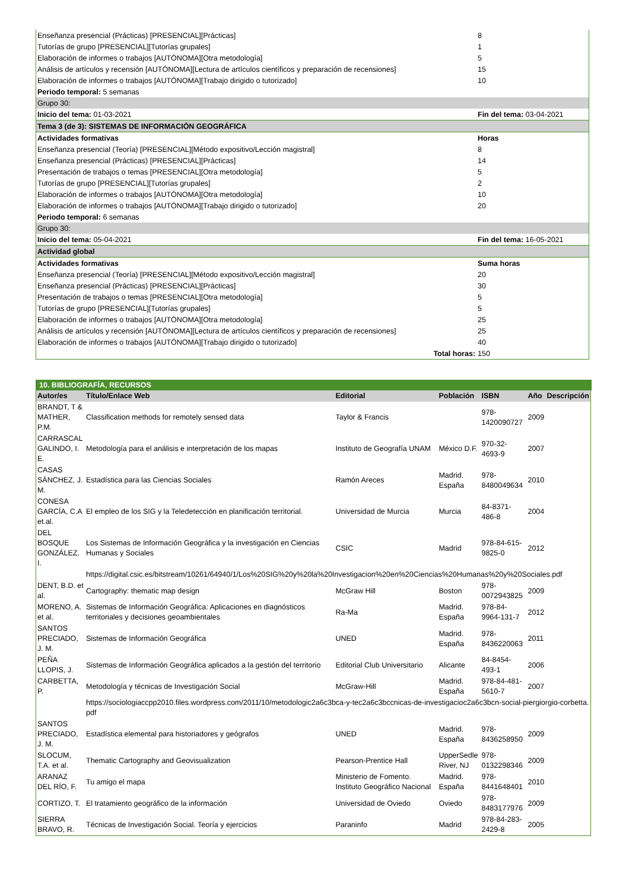| Enseñanza presencial (Prácticas) [PRESENCIAL][Prácticas] | 8 |
| Tutorías de grupo [PRESENCIAL][Tutorías grupales] | 1 |
| Elaboración de informes o trabajos [AUTÓNOMA][Otra metodología] | 5 |
| Análisis de artículos y recensión [AUTÓNOMA][Lectura de artículos científicos y preparación de recensiones] | 15 |
| Elaboración de informes o trabajos [AUTÓNOMA][Trabajo dirigido o tutorizado] | 10 |
| Periodo temporal: 5 semanas | |
| Grupo 30: | |
| Inicio del tema: 01-03-2021 | Fin del tema: 03-04-2021 |
| Tema 3 (de 3): SISTEMAS DE INFORMACIÓN GEOGRÁFICA | |
| Actividades formativas | Horas |
| Enseñanza presencial (Teoría) [PRESENCIAL][Método expositivo/Lección magistral] | 8 |
| Enseñanza presencial (Prácticas) [PRESENCIAL][Prácticas] | 14 |
| Presentación de trabajos o temas [PRESENCIAL][Otra metodología] | 5 |
| Tutorías de grupo [PRESENCIAL][Tutorías grupales] | 2 |
| Elaboración de informes o trabajos [AUTÓNOMA][Otra metodología] | 10 |
| Elaboración de informes o trabajos [AUTÓNOMA][Trabajo dirigido o tutorizado] | 20 |
| Periodo temporal: 6 semanas | |
| Grupo 30: | |
| Inicio del tema: 05-04-2021 | Fin del tema: 16-05-2021 |
| Actividad global | |
| Actividades formativas | Suma horas |
| Enseñanza presencial (Teoría) [PRESENCIAL][Método expositivo/Lección magistral] | 20 |
| Enseñanza presencial (Prácticas) [PRESENCIAL][Prácticas] | 30 |
| Presentación de trabajos o temas [PRESENCIAL][Otra metodología] | 5 |
| Tutorías de grupo [PRESENCIAL][Tutorías grupales] | 5 |
| Elaboración de informes o trabajos [AUTÓNOMA][Otra metodología] | 25 |
| Análisis de artículos y recensión [AUTÓNOMA][Lectura de artículos científicos y preparación de recensiones] | 25 |
| Elaboración de informes o trabajos [AUTÓNOMA][Trabajo dirigido o tutorizado] | 40 |
| Total horas: | 150 |
10. BIBLIOGRAFÍA, RECURSOS
| Autor/es | Título/Enlace Web | Editorial | Población | ISBN | Año | Descripción |
| --- | --- | --- | --- | --- | --- | --- |
| BRANDT, T & MATHER, P.M. | Classification methods for remotely sensed data | Taylor & Francis | | 978-1420090727 | 2009 | |
| CARRASCAL GALINDO, I. E. | Metodología para el análisis e interpretación de los mapas | Instituto de Geografía UNAM | México D.F. | 970-32-4693-9 | 2007 | |
| CASAS SÁNCHEZ, J. M. | Estadística para las Ciencias Sociales | Ramón Areces | Madrid. España | 978-8480049634 | 2010 | |
| CONESA GARCÍA, C.A et.al. | El empleo de los SIG y la Teledetección en planificación territorial. | Universidad de Murcia | Murcia | 84-8371-486-8 | 2004 | |
| DEL BOSQUE GONZÁLEZ, I. | Los Sistemas de Información Geográfica y la investigación en Ciencias Humanas y Sociales | CSIC | Madrid | 978-84-615-9825-0 | 2012 | |
| | https://digital.csic.es/bitstream/10261/64940/1/Los%20SIG%20y%20la%20Investigacion%20en%20Ciencias%20Humanas%20y%20Sociales.pdf | | | | | |
| DENT, B.D. et al. | Cartography: thematic map design | McGraw Hill | Boston | 978-0072943825 | 2009 | |
| MORENO, A. et al. | Sistemas de Información Geográfica: Aplicaciones en diagnósticos territoriales y decisiones geoambientales | Ra-Ma | Madrid. España | 978-84-9964-131-7 | 2012 | |
| SANTOS PRECIADO, J. M. | Sistemas de Información Geográfica | UNED | Madrid. España | 978-8436220063 | 2011 | |
| PEÑA LLOPIS, J. | Sistemas de Información Geográfica aplicados a la gestión del territorio | Editorial Club Universitario | Alicante | 84-8454-493-1 | 2006 | |
| CARBETTA, P. | Metodología y técnicas de Investigación Social | McGraw-Hill | Madrid. España | 978-84-481-5610-7 | 2007 | |
| | https://sociologiaccpp2010.files.wordpress.com/2011/10/metodologic2a6c3bca-y-tec2a6c3bccnicas-de-investigacioc2a6c3bcn-social-piergiorgio-corbetta.pdf | | | | | |
| SANTOS PRECIADO, J. M. | Estadística elemental para historiadores y geógrafos | UNED | Madrid. España | 978-8436258950 | 2009 | |
| SLOCUM, T.A. et al. | Thematic Cartography and Geovisualization | Pearson-Prentice Hall | UpperSedle River, NJ | 978-0132298346 | 2009 | |
| ARANAZ DEL RÍO, F. | Tu amigo el mapa | Ministerio de Fomento. Instituto Geográfico Nacional | Madrid. España | 978-8441648401 | 2010 | |
| CORTIZO, T. | El tratamiento geográfico de la información | Universidad de Oviedo | Oviedo | 978-8483177976 | 2009 | |
| SIERRA BRAVO, R. | Técnicas de Investigación Social. Teoría y ejercicios | Paraninfo | Madrid | 978-84-283-2429-8 | 2005 | |